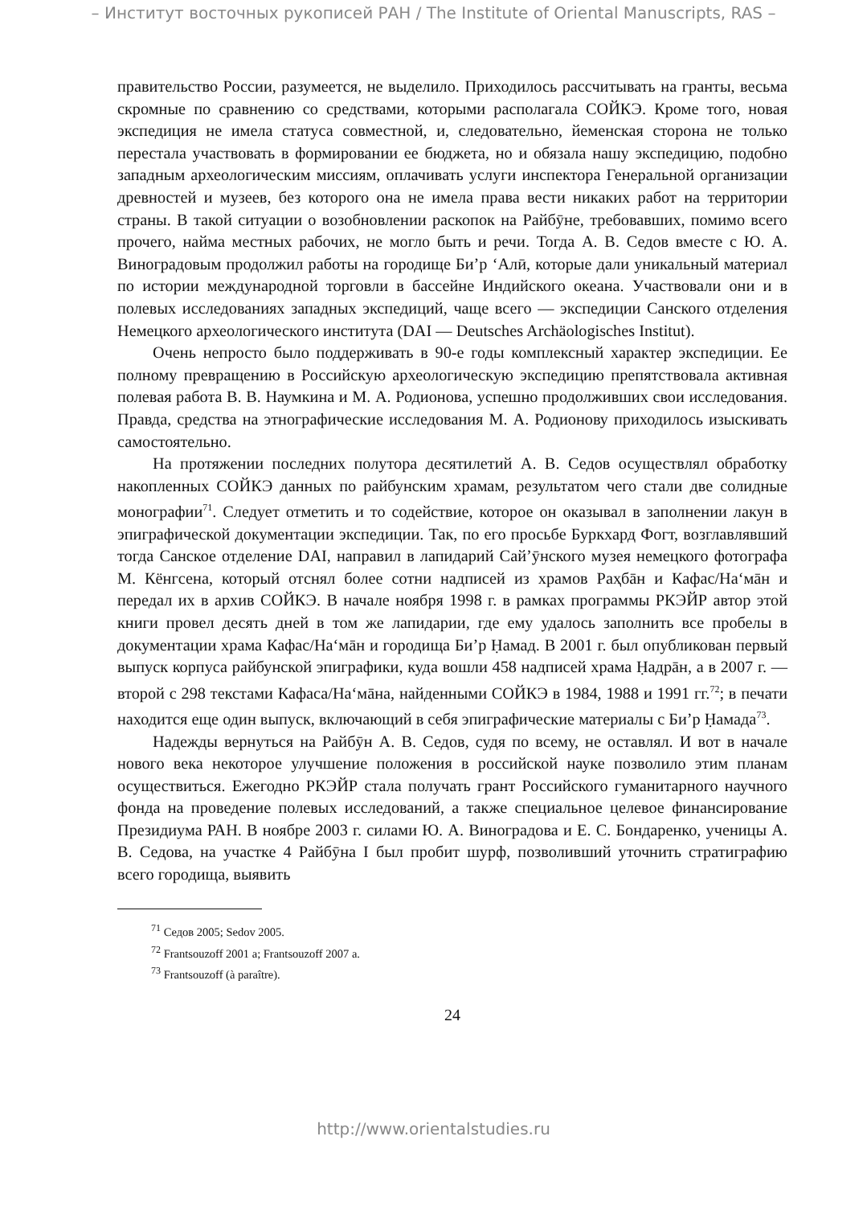– Институт восточных рукописей РАН / The Institute of Oriental Manuscripts, RAS –
правительство России, разумеется, не выделило. Приходилось рассчитывать на гранты, весьма скромные по сравнению со средствами, которыми располагала СОЙКЭ. Кроме того, новая экспедиция не имела статуса совместной, и, следовательно, йеменская сторона не только перестала участвовать в формировании ее бюджета, но и обязала нашу экспедицию, подобно западным археологическим миссиям, оплачивать услуги инспектора Генеральной организации древностей и музеев, без которого она не имела права вести никаких работ на территории страны. В такой ситуации о возобновлении раскопок на Райбӯне, требовавших, помимо всего прочего, найма местных рабочих, не могло быть и речи. Тогда А. В. Седов вместе с Ю. А. Виноградовым продолжил работы на городище Би’р ‘Алӣ, которые дали уникальный материал по истории международной торговли в бассейне Индийского океана. Участвовали они и в полевых исследованиях западных экспедиций, чаще всего — экспедиции Санского отделения Немецкого археологического института (DAI — Deutsches Archäologisches Institut).
Очень непросто было поддерживать в 90-е годы комплексный характер экспедиции. Ее полному превращению в Российскую археологическую экспедицию препятствовала активная полевая работа В. В. Наумкина и М. А. Родионова, успешно продолживших свои исследования. Правда, средства на этнографические исследования М. А. Родионову приходилось изыскивать самостоятельно.
На протяжении последних полутора десятилетий А. В. Седов осуществлял обработку накопленных СОЙКЭ данных по райбунским храмам, результатом чего стали две солидные монографии<sup>71</sup>. Следует отметить и то содействие, которое он оказывал в заполнении лакун в эпиграфической документации экспедиции. Так, по его просьбе Буркхард Фогт, возглавлявший тогда Санское отделение DAI, направил в лапидарий Сай’ӯнского музея немецкого фотографа М. Кёнгсена, который отснял более сотни надписей из храмов Раҳбāн и Кафас/На‘мāн и передал их в архив СОЙКЭ. В начале ноября 1998 г. в рамках программы РКЭЙР автор этой книги провел десять дней в том же лапидарии, где ему удалось заполнить все пробелы в документации храма Кафас/На‘мāн и городища Би’р Ḥамад. В 2001 г. был опубликован первый выпуск корпуса райбунской эпиграфики, куда вошли 458 надписей храма Ḥадрāн, а в 2007 г. — второй с 298 текстами Кафаса/На‘мāна, найденными СОЙКЭ в 1984, 1988 и 1991 гг.<sup>72</sup>; в печати находится еще один выпуск, включающий в себя эпиграфические материалы с Би’р Ḥамада<sup>73</sup>.
Надежды вернуться на Райбӯн А. В. Седов, судя по всему, не оставлял. И вот в начале нового века некоторое улучшение положения в российской науке позволило этим планам осуществиться. Ежегодно РКЭЙР стала получать грант Российского гуманитарного научного фонда на проведение полевых исследований, а также специальное целевое финансирование Президиума РАН. В ноябре 2003 г. силами Ю. А. Виноградова и Е. С. Бондаренко, ученицы А. В. Седова, на участке 4 Райбӯна I был пробит шурф, позволивший уточнить стратиграфию всего городища, выявить
<sup>71</sup> Седов 2005; Sedov 2005.
<sup>72</sup> Frantsouzoff 2001 a; Frantsouzoff 2007 a.
<sup>73</sup> Frantsouzoff (à paraître).
24
http://www.orientalstudies.ru